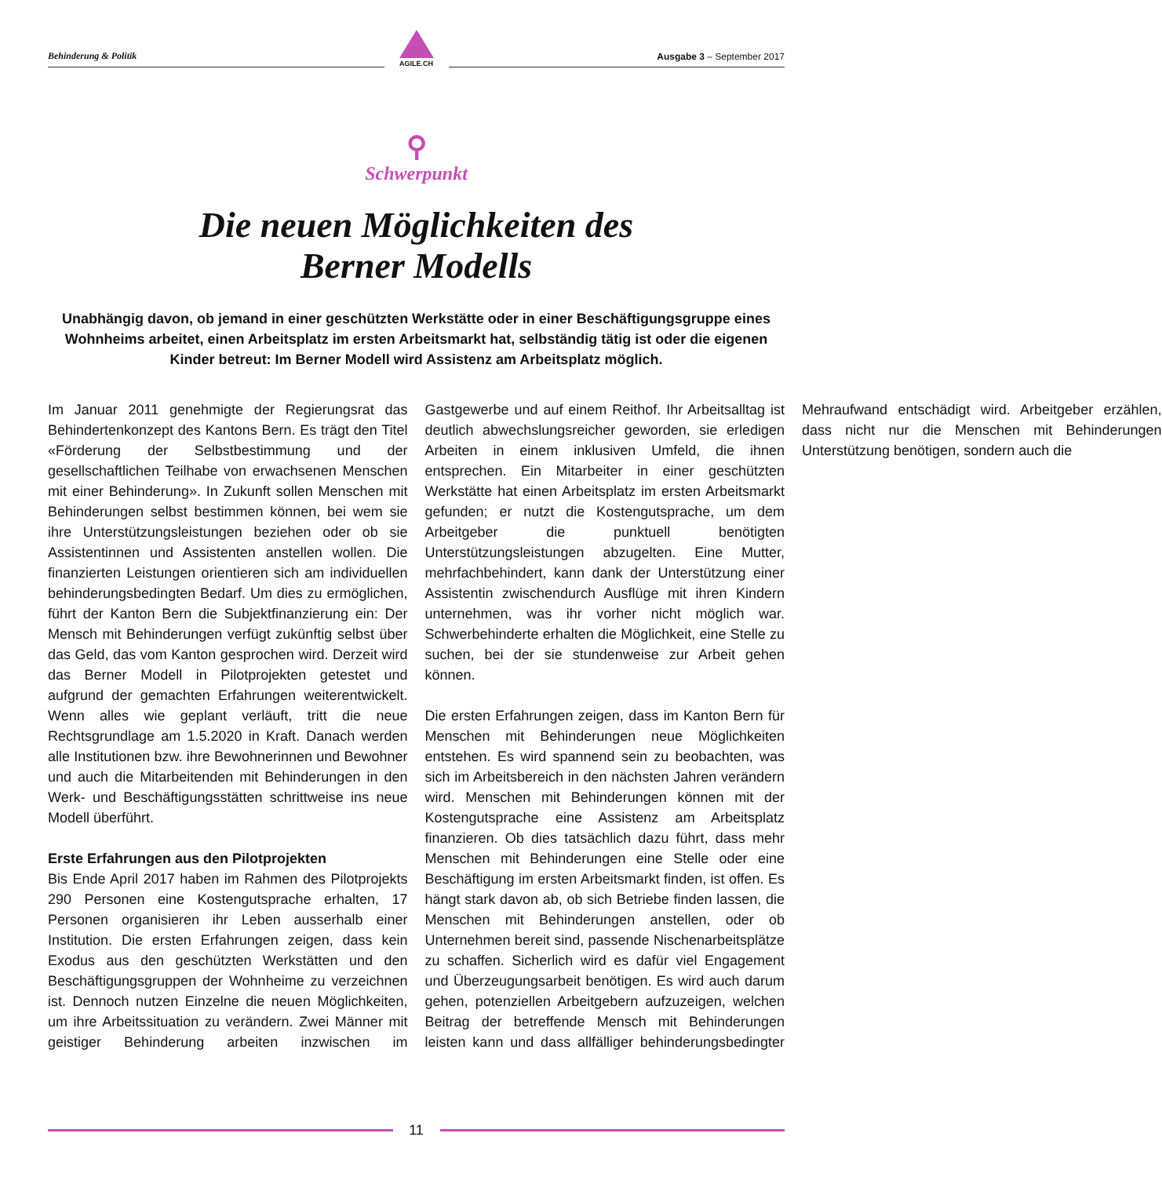Behinderung & Politik
AGILE.CH
Ausgabe 3 – September 2017
⚲
Schwerpunkt
Die neuen Möglichkeiten des
Berner Modells
Unabhängig davon, ob jemand in einer geschützten Werkstätte oder in einer Beschäftigungsgruppe eines Wohnheims arbeitet, einen Arbeitsplatz im ersten Arbeitsmarkt hat, selbständig tätig ist oder die eigenen Kinder betreut: Im Berner Modell wird Assistenz am Arbeitsplatz möglich.
Im Januar 2011 genehmigte der Regierungsrat das Behindertenkonzept des Kantons Bern. Es trägt den Titel «Förderung der Selbstbestimmung und der gesellschaftlichen Teilhabe von erwachsenen Menschen mit einer Behinderung». In Zukunft sollen Menschen mit Behinderungen selbst bestimmen können, bei wem sie ihre Unterstützungsleistungen beziehen oder ob sie Assistentinnen und Assistenten anstellen wollen. Die finanzierten Leistungen orientieren sich am individuellen behinderungsbedingten Bedarf. Um dies zu ermöglichen, führt der Kanton Bern die Subjektfinanzierung ein: Der Mensch mit Behinderungen verfügt zukünftig selbst über das Geld, das vom Kanton gesprochen wird. Derzeit wird das Berner Modell in Pilotprojekten getestet und aufgrund der gemachten Erfahrungen weiterentwickelt. Wenn alles wie geplant verläuft, tritt die neue Rechtsgrundlage am 1.5.2020 in Kraft. Danach werden alle Institutionen bzw. ihre Bewohnerinnen und Bewohner und auch die Mitarbeitenden mit Behinderungen in den Werk- und Beschäftigungsstätten schrittweise ins neue Modell überführt.
Erste Erfahrungen aus den Pilotprojekten
Bis Ende April 2017 haben im Rahmen des Pilotprojekts 290 Personen eine Kostengutsprache erhalten, 17 Personen organisieren ihr Leben ausserhalb einer Institution. Die ersten Erfahrungen zeigen, dass kein Exodus aus den geschützten Werkstätten und den Beschäftigungsgruppen der Wohnheime zu verzeichnen ist. Dennoch nutzen Einzelne die neuen Möglichkeiten, um ihre Arbeitssituation zu verändern. Zwei Männer mit geistiger Behinderung arbeiten inzwischen im Gastgewerbe und auf einem Reithof. Ihr Arbeitsalltag ist deutlich abwechslungsreicher geworden, sie erledigen Arbeiten in einem inklusiven Umfeld, die ihnen entsprechen. Ein Mitarbeiter in einer geschützten Werkstätte hat einen Arbeitsplatz im ersten Arbeitsmarkt gefunden; er nutzt die Kostengutsprache, um dem Arbeitgeber die punktuell benötigten Unterstützungsleistungen abzugelten. Eine Mutter, mehrfachbehindert, kann dank der Unterstützung einer Assistentin zwischendurch Ausflüge mit ihren Kindern unternehmen, was ihr vorher nicht möglich war. Schwerbehinderte erhalten die Möglichkeit, eine Stelle zu suchen, bei der sie stundenweise zur Arbeit gehen können.
Die ersten Erfahrungen zeigen, dass im Kanton Bern für Menschen mit Behinderungen neue Möglichkeiten entstehen. Es wird spannend sein zu beobachten, was sich im Arbeitsbereich in den nächsten Jahren verändern wird. Menschen mit Behinderungen können mit der Kostengutsprache eine Assistenz am Arbeitsplatz finanzieren. Ob dies tatsächlich dazu führt, dass mehr Menschen mit Behinderungen eine Stelle oder eine Beschäftigung im ersten Arbeitsmarkt finden, ist offen. Es hängt stark davon ab, ob sich Betriebe finden lassen, die Menschen mit Behinderungen anstellen, oder ob Unternehmen bereit sind, passende Nischenarbeitsplätze zu schaffen. Sicherlich wird es dafür viel Engagement und Überzeugungsarbeit benötigen. Es wird auch darum gehen, potenziellen Arbeitgebern aufzuzeigen, welchen Beitrag der betreffende Mensch mit Behinderungen leisten kann und dass allfälliger behinderungsbedingter Mehraufwand entschädigt wird. Arbeitgeber erzählen, dass nicht nur die Menschen mit Behinderungen Unterstützung benötigen, sondern auch die
11